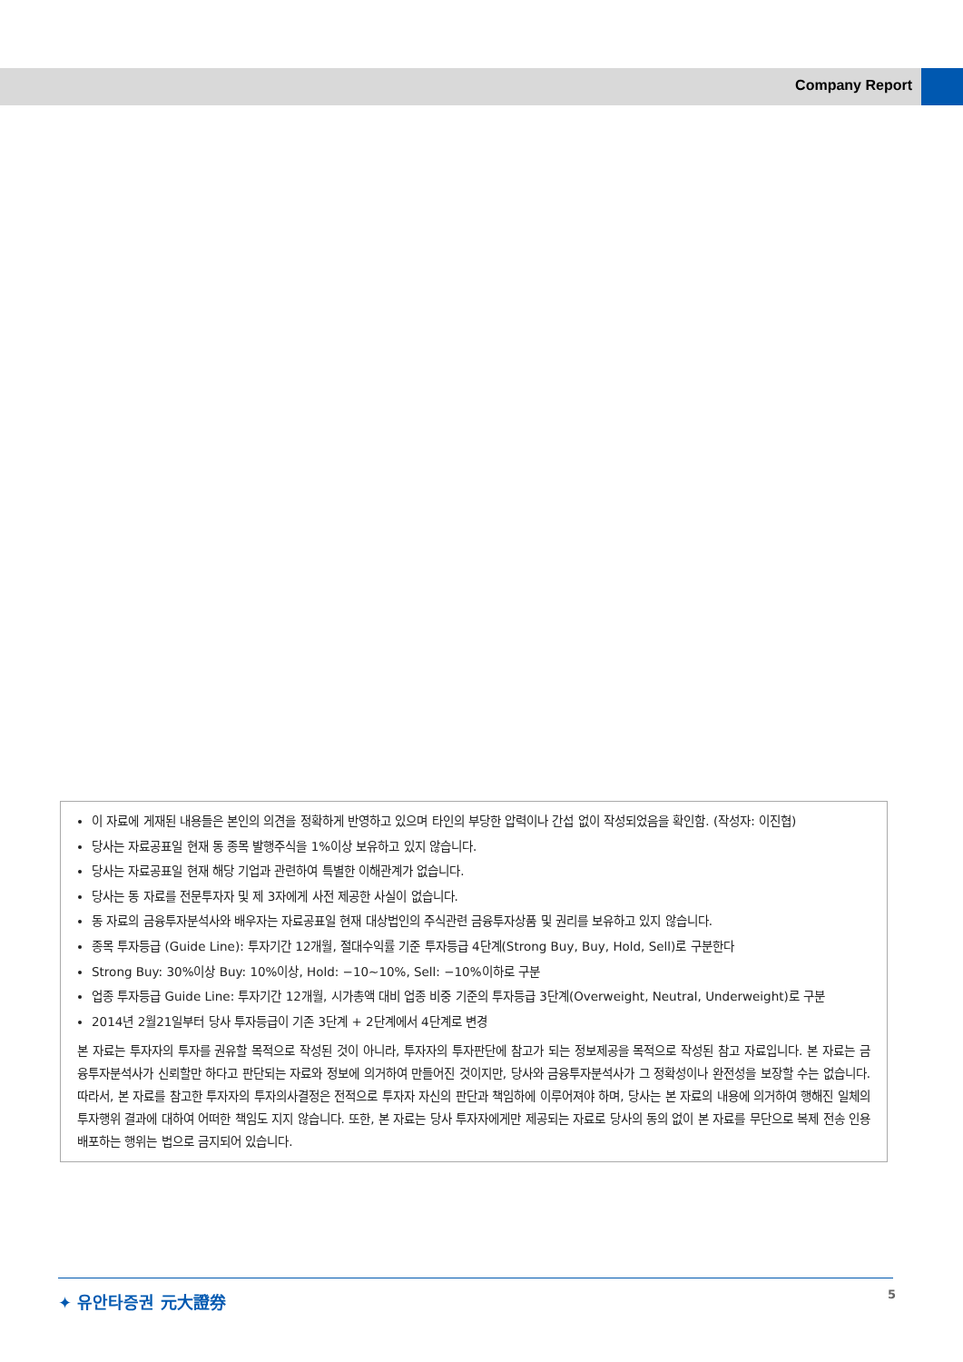Company Report
이 자료에 게재된 내용들은 본인의 의견을 정확하게 반영하고 있으며 타인의 부당한 압력이나 간섭 없이 작성되었음을 확인함. (작성자: 이진협)
당사는 자료공표일 현재 동 종목 발행주식을 1%이상 보유하고 있지 않습니다.
당사는 자료공표일 현재 해당 기업과 관련하여 특별한 이해관계가 없습니다.
당사는 동 자료를 전문투자자 및 제 3자에게 사전 제공한 사실이 없습니다.
동 자료의 금융투자분석사와 배우자는 자료공표일 현재 대상법인의 주식관련 금융투자상품 및 권리를 보유하고 있지 않습니다.
종목 투자등급 (Guide Line): 투자기간 12개월, 절대수익률 기준 투자등급 4단계(Strong Buy, Buy, Hold, Sell)로 구분한다
Strong Buy: 30%이상 Buy: 10%이상, Hold: −10~10%, Sell: −10%이하로 구분
업종 투자등급 Guide Line: 투자기간 12개월, 시가총액 대비 업종 비중 기준의 투자등급 3단계(Overweight, Neutral, Underweight)로 구분
2014년 2월21일부터 당사 투자등급이 기존 3단계 + 2단계에서 4단계로 변경
본 자료는 투자자의 투자를 권유할 목적으로 작성된 것이 아니라, 투자자의 투자판단에 참고가 되는 정보제공을 목적으로 작성된 참고 자료입니다. 본 자료는 금융투자분석사가 신뢰할만 하다고 판단되는 자료와 정보에 의거하여 만들어진 것이지만, 당사와 금융투자분석사가 그 정확성이나 완전성을 보장할 수는 없습니다. 따라서, 본 자료를 참고한 투자자의 투자의사결정은 전적으로 투자자 자신의 판단과 책임하에 이루어져야 하며, 당사는 본 자료의 내용에 의거하여 행해진 일체의 투자행위 결과에 대하여 어떠한 책임도 지지 않습니다. 또한, 본 자료는 당사 투자자에게만 제공되는 자료로 당사의 동의 없이 본 자료를 무단으로 복제 전송 인용 배포하는 행위는 법으로 금지되어 있습니다.
✦ 유안타증권 元大證券 5